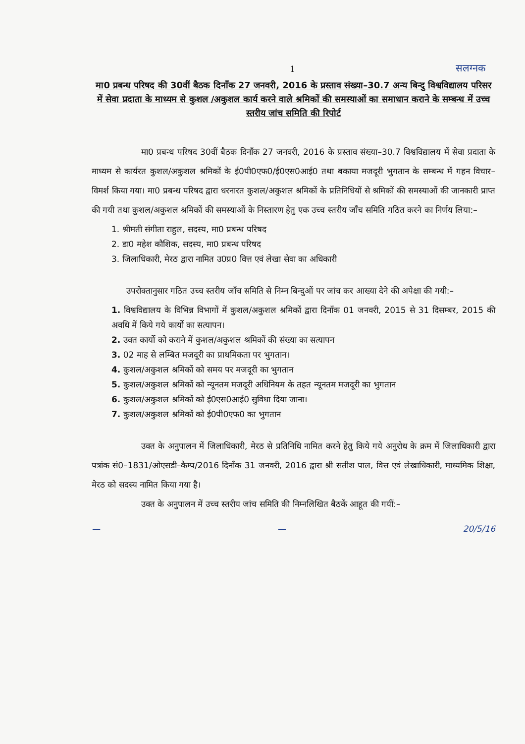1 सलग्नक
मा0 प्रबन्ध परिषद की 30वीं बैठक दिनाँक 27 जनवरी, 2016 के प्रस्ताव संख्या–30.7 अन्य बिन्दु विश्वविद्यालय परिसर में सेवा प्रदाता के माध्यम से कुशल /अकुशल कार्य करने वाले श्रमिकों की समस्याओं का समाधान कराने के सम्बन्ध में उच्च स्तरीय जांच समिति की रिपोर्ट
मा0 प्रबन्ध परिषद 30वीं बैठक दिनाँक 27 जनवरी, 2016 के प्रस्ताव संख्या–30.7 विश्वविद्यालय में सेवा प्रदाता के माध्यम से कार्यरत कुशल/अकुशल श्रमिकों के ई0पी0एफ0/ई0एस0आई0 तथा बकाया मजदूरी भुगतान के सम्बन्ध में गहन विचार–विमर्श किया गया। मा0 प्रबन्ध परिषद द्वारा धरनारत कुशल/अकुशल श्रमिकों के प्रतिनिधियों से श्रमिकों की समस्याओं की जानकारी प्राप्त की गयी तथा कुशल/अकुशल श्रमिकों की समस्याओं के निस्तारण हेतु एक उच्च स्तरीय जाँच समिति गठित करने का निर्णय लिया:–
1. श्रीमती संगीता राहुल, सदस्य, मा0 प्रबन्ध परिषद
2. डा0 महेश कौशिक, सदस्य, मा0 प्रबन्ध परिषद
3. जिलाधिकारी, मेरठ द्वारा नामित उ0प्र0 वित्त एवं लेखा सेवा का अधिकारी
उपरोक्तानुसार गठित उच्च स्तरीय जाँच समिति से निम्न बिन्दुओं पर जांच कर आख्या देने की अपेक्षा की गयी:–
1. विश्वविद्यालय के विभिन्न विभागों में कुशल/अकुशल श्रमिकों द्वारा दिनाँक 01 जनवरी, 2015 से 31 दिसम्बर, 2015 की अवधि में किये गये कार्यो का सत्यापन।
2. उक्त कार्यो को कराने में कुशल/अकुशल श्रमिकों की संख्या का सत्यापन
3. 02 माह से लम्बित मजदूरी का प्राथमिकता पर भुगतान।
4. कुशल/अकुशल श्रमिकों को समय पर मजदूरी का भुगतान
5. कुशल/अकुशल श्रमिकों को न्यूनतम मजदूरी अधिनियम के तहत न्यूनतम मजदूरी का भुगतान
6. कुशल/अकुशल श्रमिकों को ई0एस0आई0 सुविधा दिया जाना।
7. कुशल/अकुशल श्रमिकों को ई0पी0एफ0 का भुगतान
उक्त के अनुपालन में जिलाधिकारी, मेरठ से प्रतिनिधि नामित करने हेतु किये गये अनुरोध के क्रम में जिलाधिकारी द्वारा पत्रांक सं0–1831/ओएसडी–कैम्प/2016 दिनाँक 31 जनवरी, 2016 द्वारा श्री सतीश पाल, वित्त एवं लेखाधिकारी, माध्यमिक शिक्षा, मेरठ को सदस्य नामित किया गया है।
उक्त के अनुपालन में उच्च स्तरीय जांच समिति की निम्नलिखित बैठकें आहूत की गयीं:–
— — 20/5/16